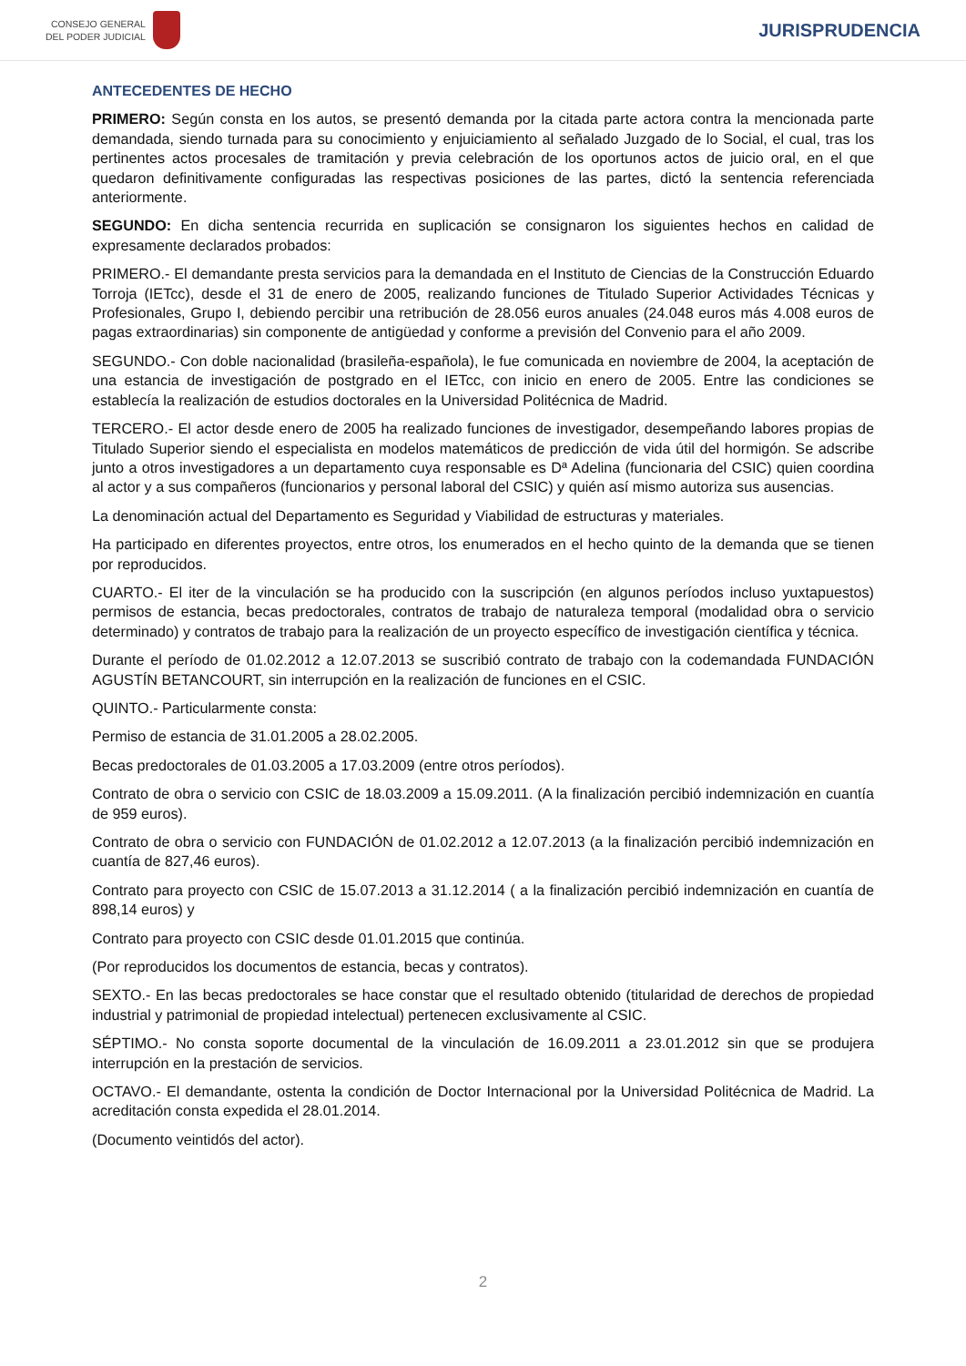CONSEJO GENERAL
DEL PODER JUDICIAL
JURISPRUDENCIA
ANTECEDENTES DE HECHO
PRIMERO: Según consta en los autos, se presentó demanda por la citada parte actora contra la mencionada parte demandada, siendo turnada para su conocimiento y enjuiciamiento al señalado Juzgado de lo Social, el cual, tras los pertinentes actos procesales de tramitación y previa celebración de los oportunos actos de juicio oral, en el que quedaron definitivamente configuradas las respectivas posiciones de las partes, dictó la sentencia referenciada anteriormente.
SEGUNDO: En dicha sentencia recurrida en suplicación se consignaron los siguientes hechos en calidad de expresamente declarados probados:
PRIMERO.- El demandante presta servicios para la demandada en el Instituto de Ciencias de la Construcción Eduardo Torroja (IETcc), desde el 31 de enero de 2005, realizando funciones de Titulado Superior Actividades Técnicas y Profesionales, Grupo I, debiendo percibir una retribución de 28.056 euros anuales (24.048 euros más 4.008 euros de pagas extraordinarias) sin componente de antigüedad y conforme a previsión del Convenio para el año 2009.
SEGUNDO.- Con doble nacionalidad (brasileña-española), le fue comunicada en noviembre de 2004, la aceptación de una estancia de investigación de postgrado en el IETcc, con inicio en enero de 2005. Entre las condiciones se establecía la realización de estudios doctorales en la Universidad Politécnica de Madrid.
TERCERO.- El actor desde enero de 2005 ha realizado funciones de investigador, desempeñando labores propias de Titulado Superior siendo el especialista en modelos matemáticos de predicción de vida útil del hormigón. Se adscribe junto a otros investigadores a un departamento cuya responsable es Dª Adelina (funcionaria del CSIC) quien coordina al actor y a sus compañeros (funcionarios y personal laboral del CSIC) y quién así mismo autoriza sus ausencias.
La denominación actual del Departamento es Seguridad y Viabilidad de estructuras y materiales.
Ha participado en diferentes proyectos, entre otros, los enumerados en el hecho quinto de la demanda que se tienen por reproducidos.
CUARTO.- El iter de la vinculación se ha producido con la suscripción (en algunos períodos incluso yuxtapuestos) permisos de estancia, becas predoctorales, contratos de trabajo de naturaleza temporal (modalidad obra o servicio determinado) y contratos de trabajo para la realización de un proyecto específico de investigación científica y técnica.
Durante el período de 01.02.2012 a 12.07.2013 se suscribió contrato de trabajo con la codemandada FUNDACIÓN AGUSTÍN BETANCOURT, sin interrupción en la realización de funciones en el CSIC.
QUINTO.- Particularmente consta:
Permiso de estancia de 31.01.2005 a 28.02.2005.
Becas predoctorales de 01.03.2005 a 17.03.2009 (entre otros períodos).
Contrato de obra o servicio con CSIC de 18.03.2009 a 15.09.2011. (A la finalización percibió indemnización en cuantía de 959 euros).
Contrato de obra o servicio con FUNDACIÓN de 01.02.2012 a 12.07.2013 (a la finalización percibió indemnización en cuantía de 827,46 euros).
Contrato para proyecto con CSIC de 15.07.2013 a 31.12.2014 ( a la finalización percibió indemnización en cuantía de 898,14 euros) y
Contrato para proyecto con CSIC desde 01.01.2015 que continúa.
(Por reproducidos los documentos de estancia, becas y contratos).
SEXTO.- En las becas predoctorales se hace constar que el resultado obtenido (titularidad de derechos de propiedad industrial y patrimonial de propiedad intelectual) pertenecen exclusivamente al CSIC.
SÉPTIMO.- No consta soporte documental de la vinculación de 16.09.2011 a 23.01.2012 sin que se produjera interrupción en la prestación de servicios.
OCTAVO.- El demandante, ostenta la condición de Doctor Internacional por la Universidad Politécnica de Madrid. La acreditación consta expedida el 28.01.2014.
(Documento veintidós del actor).
2